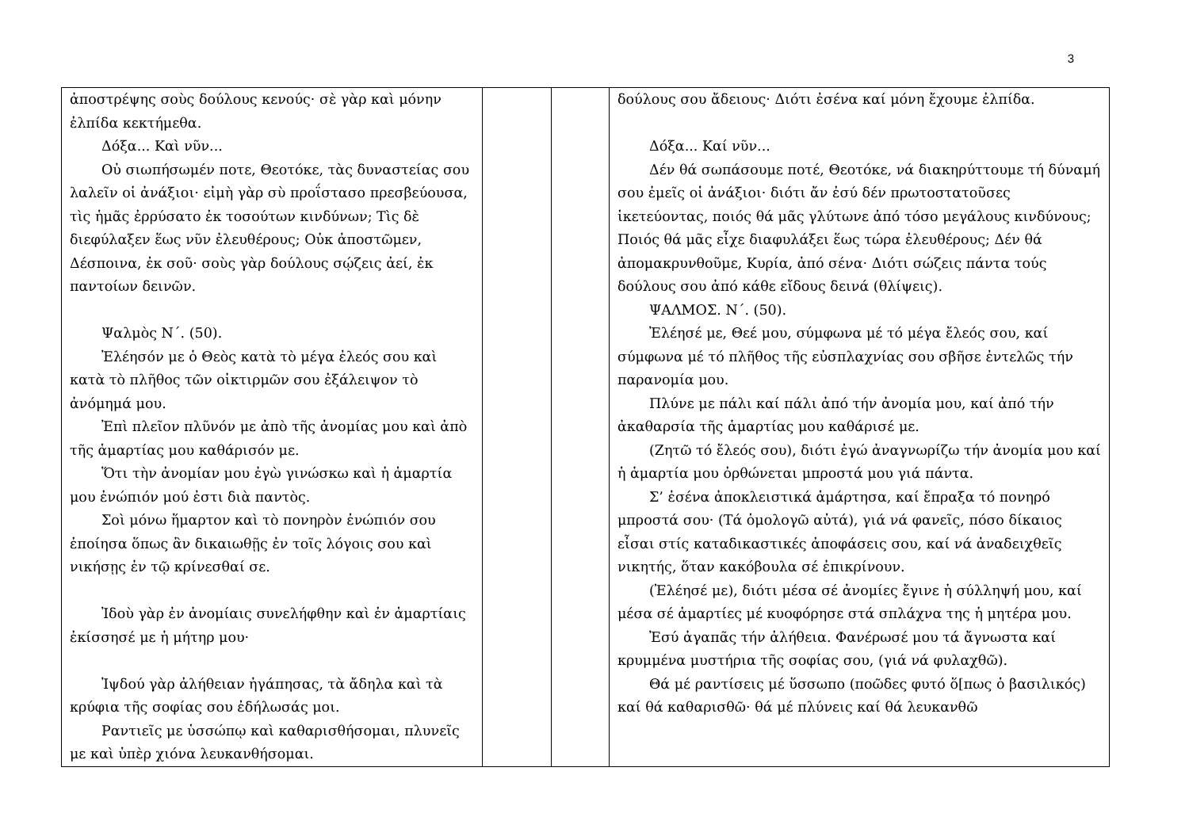3
| ἀποστρέψης σοὺς δούλους κενούς· σὲ γὰρ καὶ μόνην ἐλπίδα κεκτήμεθα. Δόξα... Καὶ νῦν... Οὐ σιωπήσωμέν ποτε, Θεοτόκε, τὰς δυναστείας σου λαλεῖν οἱ ἀνάξιοι· εἰμὴ γὰρ σὺ προΐστασο πρεσβεύουσα, τὶς ἡμᾶς ἐρρύσατο ἐκ τοσούτων κινδύνων; Τὶς δὲ διεφύλαξεν ἕως νῦν ἐλευθέρους; Οὐκ ἀποστῶμεν, Δέσποινα, ἐκ σοῦ· σοὺς γὰρ δούλους σῴζεις ἀεί, ἐκ παντοίων δεινῶν. Ψαλμὸς Ν΄. (50). Ἐλέησόν με ὁ Θεὸς κατὰ τὸ μέγα ἐλεός σου καὶ κατὰ τὸ πλῆθος τῶν οἰκτιρμῶν σου ἐξάλειψον τὸ ἀνόμημά μου. Ἐπὶ πλεῖον πλῦνόν με ἀπὸ τῆς ἀνομίας μου καὶ ἀπὸ τῆς ἁμαρτίας μου καθάρισόν με. Ὅτι τὴν ἀνομίαν μου ἐγὼ γινώσκω καὶ ἡ ἁμαρτία μου ἐνώπιόν μού ἐστι διὰ παντὸς. Σοὶ μόνω ἥμαρτον καὶ τὸ πονηρὸν ἐνώπιόν σου ἐποίησα ὅπως ἂν δικαιωθῇς ἐν τοῖς λόγοις σου καὶ νικήσῃς ἐν τῷ κρίνεσθαί σε. Ἰδοὺ γὰρ ἐν ἀνομίαις συνελήφθην καὶ ἐν ἁμαρτίαις ἐκίσσησέ με ἡ μήτηρ μου· Ἰψδού γὰρ ἀλήθειαν ἠγάπησας, τὰ ἄδηλα καὶ τὰ κρύφια τῆς σοφίας σου ἐδήλωσάς μοι. Ραντιεῖς με ὑσσώπῳ καὶ καθαρισθήσομαι, πλυνεῖς με καὶ ὑπὲρ χιόνα λευκανθήσομαι. | | | δούλους σου ἄδειους· Διότι ἐσένα καί μόνη ἔχουμε ἐλπίδα. Δόξα... Καί νῦν... Δέν θά σωπάσουμε ποτέ, Θεοτόκε, νά διακηρύττουμε τή δύναμή σου ἐμεῖς οἱ ἀνάξιοι· διότι ἄν ἐσύ δέν πρωτοστατοῦσες ἱκετεύοντας, ποιός θά μᾶς γλύτωνε ἀπό τόσο μεγάλους κινδύνους; Ποιός θά μᾶς εἶχε διαφυλάξει ἕως τώρα ἐλευθέρους; Δέν θά ἀπομακρυνθοῦμε, Κυρία, ἀπό σένα· Διότι σώζεις πάντα τούς δούλους σου ἀπό κάθε εἴδους δεινά (θλίψεις). ΨΑΛΜΟΣ. Ν΄. (50). Ἐλέησέ με, Θεέ μου, σύμφωνα μέ τό μέγα ἔλεός σου, καί σύμφωνα μέ τό πλῆθος τῆς εὐσπλαχνίας σου σβῆσε ἐντελῶς τήν παρανομία μου. Πλύνε με πάλι καί πάλι ἀπό τήν ἀνομία μου, καί ἀπό τήν ἀκαθαρσία τῆς ἁμαρτίας μου καθάρισέ με. (Ζητῶ τό ἔλεός σου), διότι ἐγώ ἀναγνωρίζω τήν ἀνομία μου καί ἡ ἁμαρτία μου ὀρθώνεται μπροστά μου γιά πάντα. Σ’ ἐσένα ἀποκλειστικά ἁμάρτησα, καί ἔπραξα τό πονηρό μπροστά σου· (Τά ὁμολογῶ αὐτά), γιά νά φανεῖς, πόσο δίκαιος εἶσαι στίς καταδικαστικές ἀποφάσεις σου, καί νά ἀναδειχθεῖς νικητής, ὅταν κακόβουλα σέ ἐπικρίνουν. (Ἐλέησέ με), διότι μέσα σέ ἀνομίες ἔγινε ἡ σύλληψή μου, καί μέσα σέ ἁμαρτίες μέ κυοφόρησε στά σπλάχνα της ἡ μητέρα μου. Ἐσύ ἀγαπᾶς τήν ἀλήθεια. Φανέρωσέ μου τά ἄγνωστα καί κρυμμένα μυστήρια τῆς σοφίας σου, (γιά νά φυλαχθῶ). Θά μέ ραντίσεις μέ ὕσσωπο (ποῶδες φυτό ὅ[πως ὁ βασιλικός) καί θά καθαρισθῶ· θά μέ πλύνεις καί θά λευκανθῶ |